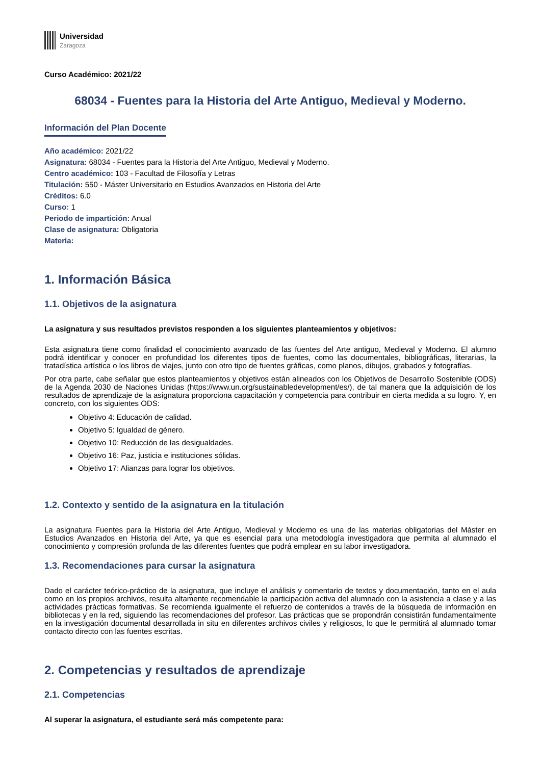Universidad
Zaragoza
Curso Académico: 2021/22
68034 - Fuentes para la Historia del Arte Antiguo, Medieval y Moderno.
Información del Plan Docente
Año académico: 2021/22
Asignatura: 68034 - Fuentes para la Historia del Arte Antiguo, Medieval y Moderno.
Centro académico: 103 - Facultad de Filosofía y Letras
Titulación: 550 - Máster Universitario en Estudios Avanzados en Historia del Arte
Créditos: 6.0
Curso: 1
Periodo de impartición: Anual
Clase de asignatura: Obligatoria
Materia:
1. Información Básica
1.1. Objetivos de la asignatura
La asignatura y sus resultados previstos responden a los siguientes planteamientos y objetivos:
Esta asignatura tiene como finalidad el conocimiento avanzado de las fuentes del Arte antiguo, Medieval y Moderno. El alumno podrá identificar y conocer en profundidad los diferentes tipos de fuentes, como las documentales, bibliográficas, literarias, la tratadística artística o los libros de viajes, junto con otro tipo de fuentes gráficas, como planos, dibujos, grabados y fotografías.
Por otra parte, cabe señalar que estos planteamientos y objetivos están alineados con los Objetivos de Desarrollo Sostenible (ODS) de la Agenda 2030 de Naciones Unidas (https://www.un.org/sustainabledevelopment/es/), de tal manera que la adquisición de los resultados de aprendizaje de la asignatura proporciona capacitación y competencia para contribuir en cierta medida a su logro. Y, en concreto, con los siguientes ODS:
Objetivo 4: Educación de calidad.
Objetivo 5: Igualdad de género.
Objetivo 10: Reducción de las desigualdades.
Objetivo 16: Paz, justicia e instituciones sólidas.
Objetivo 17: Alianzas para lograr los objetivos.
1.2. Contexto y sentido de la asignatura en la titulación
La asignatura Fuentes para la Historia del Arte Antiguo, Medieval y Moderno es una de las materias obligatorias del Máster en Estudios Avanzados en Historia del Arte, ya que es esencial para una metodología investigadora que permita al alumnado el conocimiento y compresión profunda de las diferentes fuentes que podrá emplear en su labor investigadora.
1.3. Recomendaciones para cursar la asignatura
Dado el carácter teórico-práctico de la asignatura, que incluye el análisis y comentario de textos y documentación, tanto en el aula como en los propios archivos, resulta altamente recomendable la participación activa del alumnado con la asistencia a clase y a las actividades prácticas formativas. Se recomienda igualmente el refuerzo de contenidos a través de la búsqueda de información en bibliotecas y en la red, siguiendo las recomendaciones del profesor. Las prácticas que se propondrán consistirán fundamentalmente en la investigación documental desarrollada in situ en diferentes archivos civiles y religiosos, lo que le permitirá al alumnado tomar contacto directo con las fuentes escritas.
2. Competencias y resultados de aprendizaje
2.1. Competencias
Al superar la asignatura, el estudiante será más competente para: